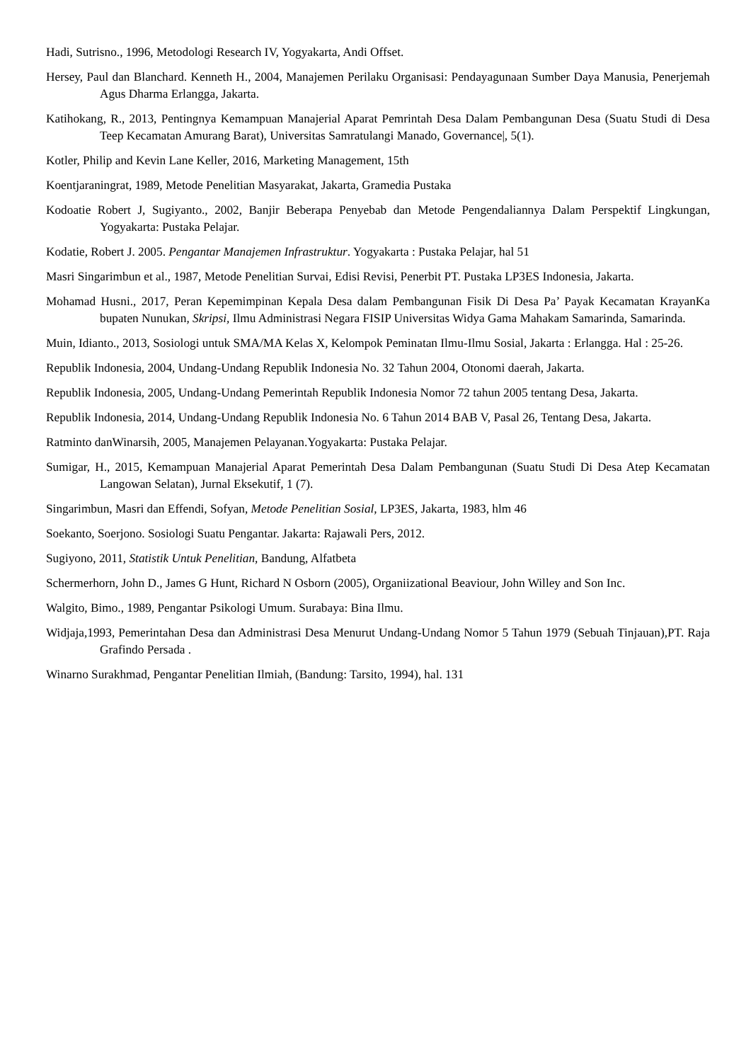Hadi, Sutrisno., 1996, Metodologi Research IV, Yogyakarta, Andi Offset.
Hersey, Paul dan Blanchard. Kenneth H., 2004, Manajemen Perilaku Organisasi: Pendayagunaan Sumber Daya Manusia, Penerjemah Agus Dharma Erlangga, Jakarta.
Katihokang, R., 2013, Pentingnya Kemampuan Manajerial Aparat Pemrintah Desa Dalam Pembangunan Desa (Suatu Studi di Desa Teep Kecamatan Amurang Barat), Universitas Samratulangi Manado, Governance|, 5(1).
Kotler, Philip and Kevin Lane Keller, 2016, Marketing Management, 15th
Koentjaraningrat, 1989, Metode Penelitian Masyarakat, Jakarta, Gramedia Pustaka
Kodoatie Robert J, Sugiyanto., 2002, Banjir Beberapa Penyebab dan Metode Pengendaliannya Dalam Perspektif Lingkungan, Yogyakarta: Pustaka Pelajar.
Kodatie, Robert J. 2005. Pengantar Manajemen Infrastruktur. Yogyakarta : Pustaka Pelajar, hal 51
Masri Singarimbun et al., 1987, Metode Penelitian Survai, Edisi Revisi, Penerbit PT. Pustaka LP3ES Indonesia, Jakarta.
Mohamad Husni., 2017, Peran Kepemimpinan Kepala Desa dalam Pembangunan Fisik Di Desa Pa’ Payak Kecamatan KrayanKa bupaten Nunukan, Skripsi, Ilmu Administrasi Negara FISIP Universitas Widya Gama Mahakam Samarinda, Samarinda.
Muin, Idianto., 2013, Sosiologi untuk SMA/MA Kelas X, Kelompok Peminatan Ilmu-Ilmu Sosial, Jakarta : Erlangga. Hal : 25-26.
Republik Indonesia, 2004, Undang-Undang Republik Indonesia No. 32 Tahun 2004, Otonomi daerah, Jakarta.
Republik Indonesia, 2005, Undang-Undang Pemerintah Republik Indonesia Nomor 72 tahun 2005 tentang Desa, Jakarta.
Republik Indonesia, 2014, Undang-Undang Republik Indonesia No. 6 Tahun 2014 BAB V, Pasal 26, Tentang Desa, Jakarta.
Ratminto danWinarsih, 2005, Manajemen Pelayanan.Yogyakarta: Pustaka Pelajar.
Sumigar, H., 2015, Kemampuan Manajerial Aparat Pemerintah Desa Dalam Pembangunan (Suatu Studi Di Desa Atep Kecamatan Langowan Selatan), Jurnal Eksekutif, 1 (7).
Singarimbun, Masri dan Effendi, Sofyan, Metode Penelitian Sosial, LP3ES, Jakarta, 1983, hlm 46
Soekanto, Soerjono. Sosiologi Suatu Pengantar. Jakarta: Rajawali Pers, 2012.
Sugiyono, 2011, Statistik Untuk Penelitian, Bandung, Alfatbeta
Schermerhorn, John D., James G Hunt, Richard N Osborn (2005), Organiizational Beaviour, John Willey and Son Inc.
Walgito, Bimo., 1989, Pengantar Psikologi Umum. Surabaya: Bina Ilmu.
Widjaja,1993, Pemerintahan Desa dan Administrasi Desa Menurut Undang-Undang Nomor 5 Tahun 1979 (Sebuah Tinjauan),PT. Raja Grafindo Persada .
Winarno Surakhmad, Pengantar Penelitian Ilmiah, (Bandung: Tarsito, 1994), hal. 131